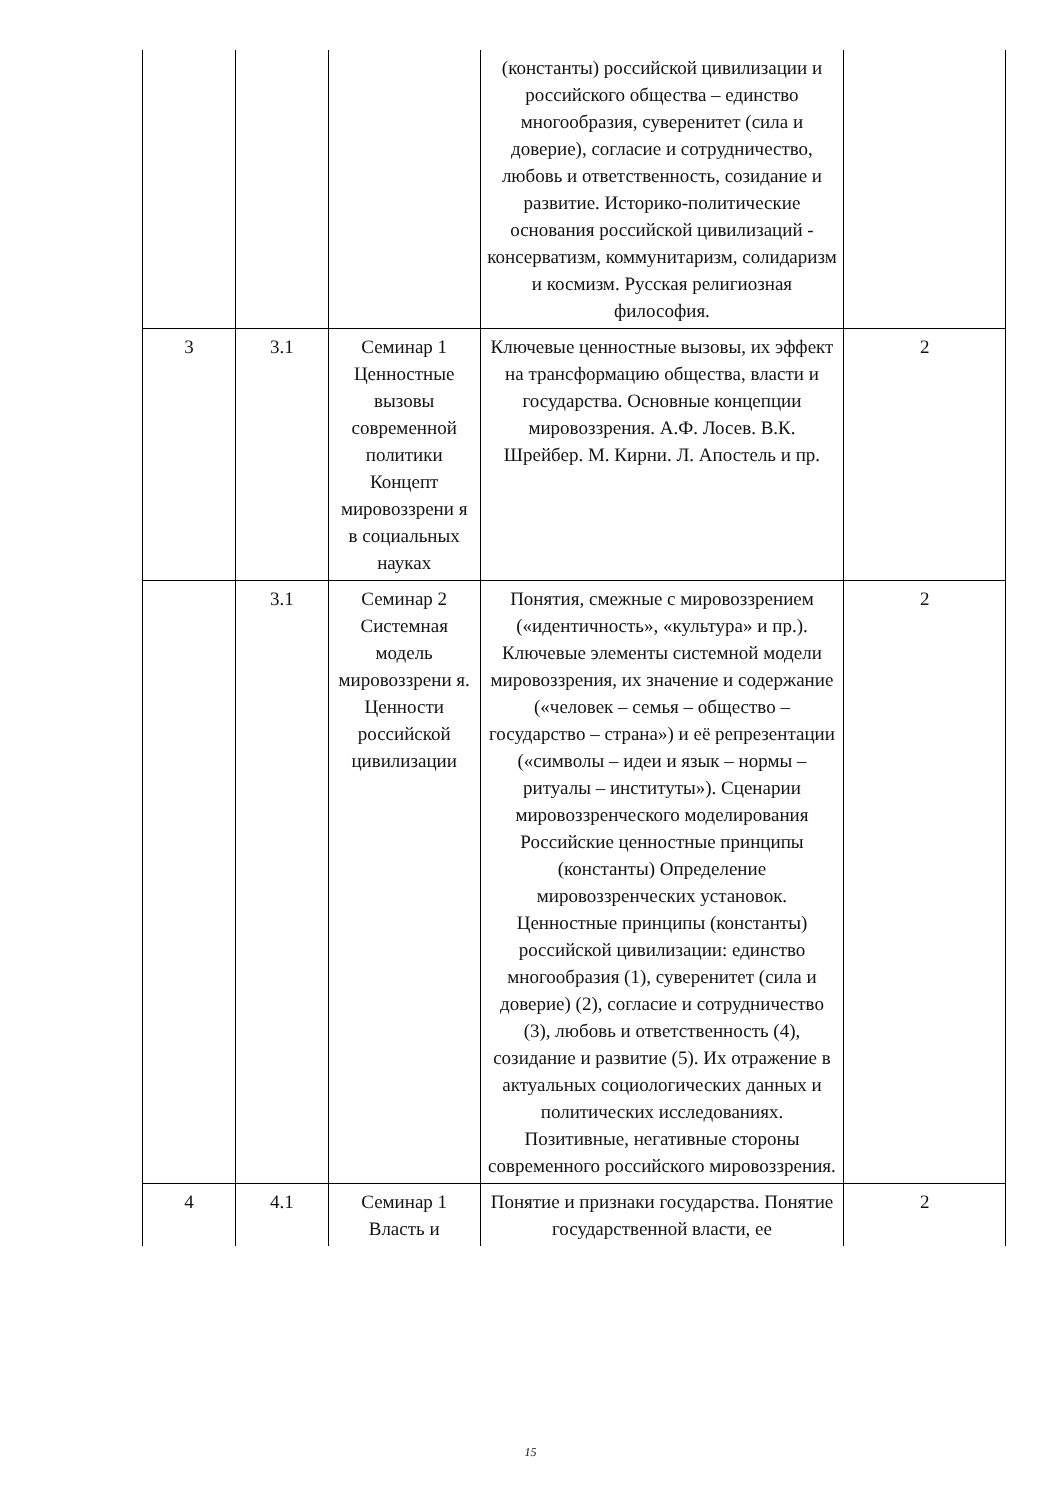| | | | (константы) российской цивилизации и российского общества – единство многообразия, суверенитет (сила и доверие), согласие и сотрудничество, любовь и ответственность, созидание и развитие. Историко-политические основания российской цивилизаций - консерватизм, коммунитаризм, солидаризм и космизм. Русская религиозная философия. | |
| 3 | 3.1 | Семинар 1 Ценностные вызовы современной политики Концепт мировоззрени я в социальных науках | Ключевые ценностные вызовы, их эффект на трансформацию общества, власти и государства. Основные концепции мировоззрения. А.Ф. Лосев. В.К. Шрейбер. М. Кирни. Л. Апостель и пр. | 2 |
| | 3.1 | Семинар 2 Системная модель мировоззрени я. Ценности российской цивилизации | Понятия, смежные с мировоззрением («идентичность», «культура» и пр.). Ключевые элементы системной модели мировоззрения, их значение и содержание («человек – семья – общество – государство – страна») и её репрезентации («символы – идеи и язык – нормы – ритуалы – институты»). Сценарии мировоззренческого моделирования Российские ценностные принципы (константы) Определение мировоззренческих установок. Ценностные принципы (константы) российской цивилизации: единство многообразия (1), суверенитет (сила и доверие) (2), согласие и сотрудничество (3), любовь и ответственность (4), созидание и развитие (5). Их отражение в актуальных социологических данных и политических исследованиях. Позитивные, негативные стороны современного российского мировоззрения. | 2 |
| 4 | 4.1 | Семинар 1 Власть и | Понятие и признаки государства. Понятие государственной власти, ее | 2 |
15